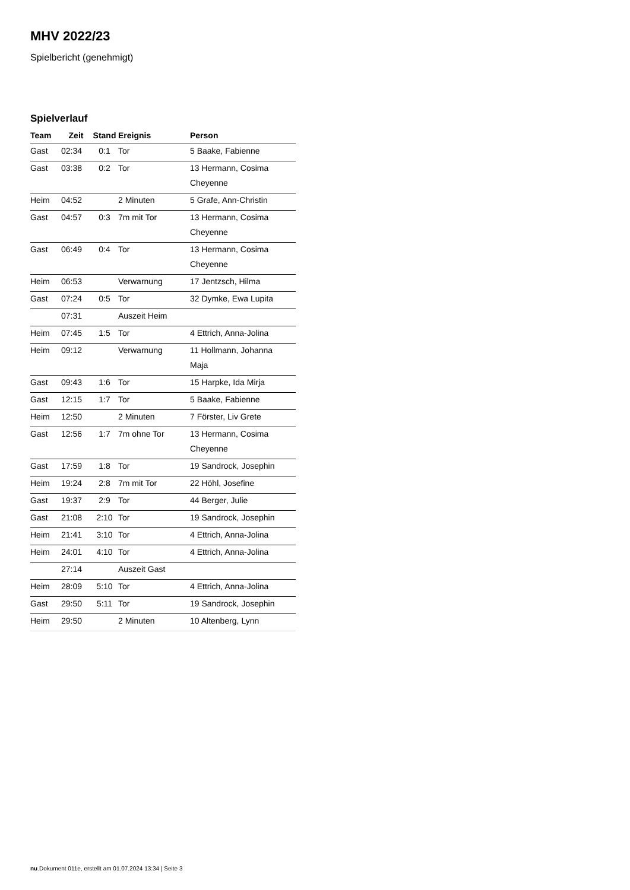MHV 2022/23
Spielbericht (genehmigt)
Spielverlauf
| Team | Zeit | Stand | Ereignis | Person |
| --- | --- | --- | --- | --- |
| Gast | 02:34 | 0:1 | Tor | 5 Baake, Fabienne |
| Gast | 03:38 | 0:2 | Tor | 13 Hermann, Cosima Cheyenne |
| Heim | 04:52 | | 2 Minuten | 5 Grafe, Ann-Christin |
| Gast | 04:57 | 0:3 | 7m mit Tor | 13 Hermann, Cosima Cheyenne |
| Gast | 06:49 | 0:4 | Tor | 13 Hermann, Cosima Cheyenne |
| Heim | 06:53 | | Verwarnung | 17 Jentzsch, Hilma |
| Gast | 07:24 | 0:5 | Tor | 32 Dymke, Ewa Lupita |
| | 07:31 | | Auszeit Heim | |
| Heim | 07:45 | 1:5 | Tor | 4 Ettrich, Anna-Jolina |
| Heim | 09:12 | | Verwarnung | 11 Hollmann, Johanna Maja |
| Gast | 09:43 | 1:6 | Tor | 15 Harpke, Ida Mirja |
| Gast | 12:15 | 1:7 | Tor | 5 Baake, Fabienne |
| Heim | 12:50 | | 2 Minuten | 7 Förster, Liv Grete |
| Gast | 12:56 | 1:7 | 7m ohne Tor | 13 Hermann, Cosima Cheyenne |
| Gast | 17:59 | 1:8 | Tor | 19 Sandrock, Josephin |
| Heim | 19:24 | 2:8 | 7m mit Tor | 22 Höhl, Josefine |
| Gast | 19:37 | 2:9 | Tor | 44 Berger, Julie |
| Gast | 21:08 | 2:10 | Tor | 19 Sandrock, Josephin |
| Heim | 21:41 | 3:10 | Tor | 4 Ettrich, Anna-Jolina |
| Heim | 24:01 | 4:10 | Tor | 4 Ettrich, Anna-Jolina |
| | 27:14 | | Auszeit Gast | |
| Heim | 28:09 | 5:10 | Tor | 4 Ettrich, Anna-Jolina |
| Gast | 29:50 | 5:11 | Tor | 19 Sandrock, Josephin |
| Heim | 29:50 | | 2 Minuten | 10 Altenberg, Lynn |
nu.Dokument 011e, erstellt am 01.07.2024 13:34 | Seite 3